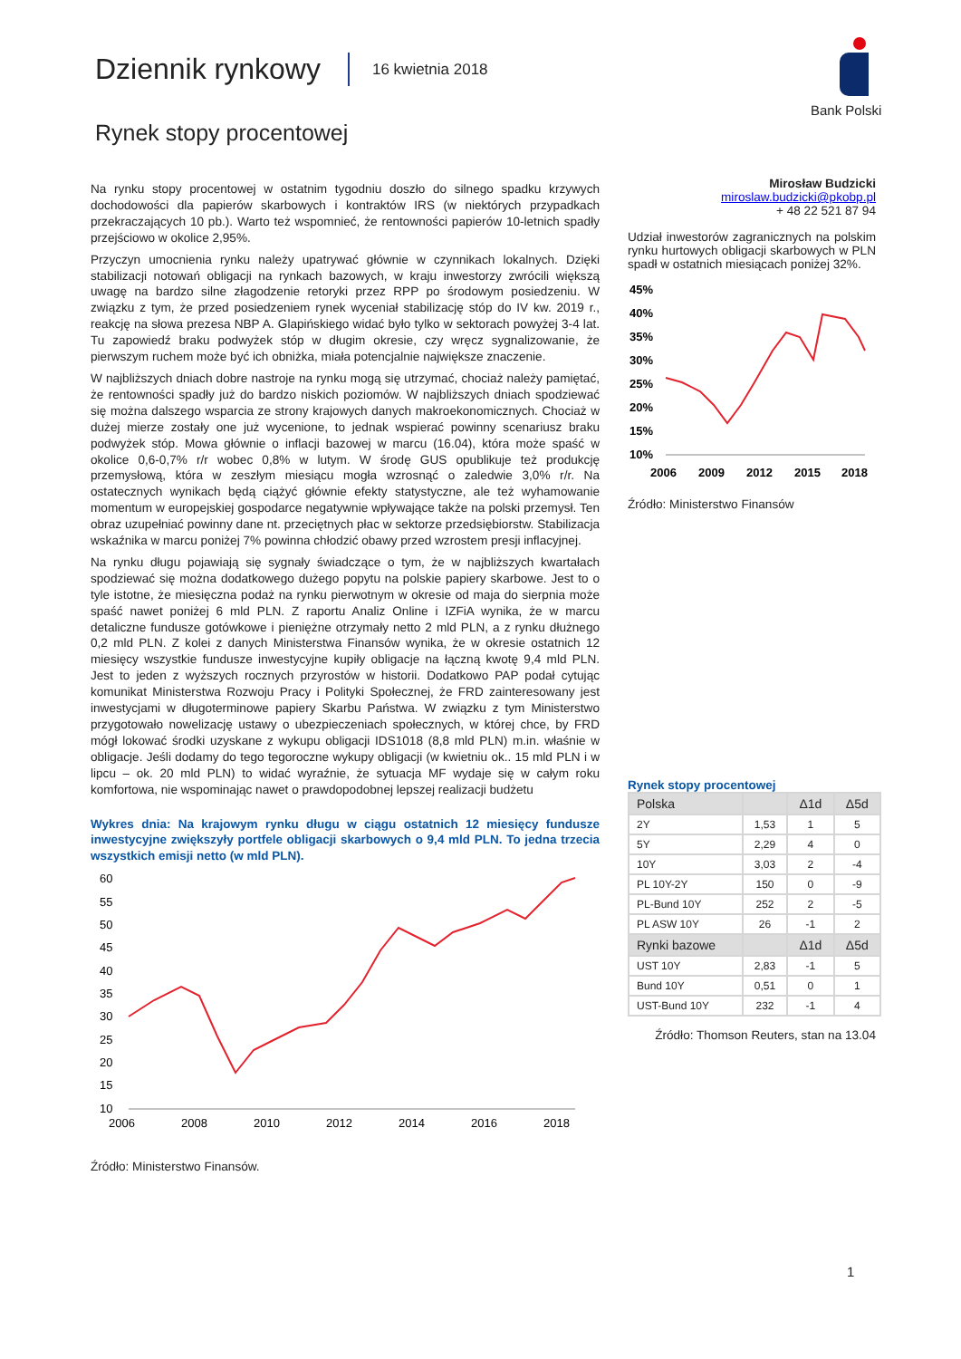Dziennik rynkowy
16 kwietnia 2018
Rynek stopy procentowej
Bank Polski
Na rynku stopy procentowej w ostatnim tygodniu doszło do silnego spadku krzywych dochodowości dla papierów skarbowych i kontraktów IRS (w niektórych przypadkach przekraczających 10 pb.). Warto też wspomnieć, że rentowności papierów 10-letnich spadły przejściowo w okolice 2,95%.
Przyczyn umocnienia rynku należy upatrywać głównie w czynnikach lokalnych. Dzięki stabilizacji notowań obligacji na rynkach bazowych, w kraju inwestorzy zwrócili większą uwagę na bardzo silne złagodzenie retoryki przez RPP po środowym posiedzeniu. W związku z tym, że przed posiedzeniem rynek wyceniał stabilizację stóp do IV kw. 2019 r., reakcję na słowa prezesa NBP A. Glapińskiego widać było tylko w sektorach powyżej 3-4 lat. Tu zapowiedź braku podwyżek stóp w długim okresie, czy wręcz sygnalizowanie, że pierwszym ruchem może być ich obniżka, miała potencjalnie największe znaczenie.
W najbliższych dniach dobre nastroje na rynku mogą się utrzymać, chociaż należy pamiętać, że rentowności spadły już do bardzo niskich poziomów. W najbliższych dniach spodziewać się można dalszego wsparcia ze strony krajowych danych makroekonomicznych. Chociaż w dużej mierze zostały one już wycenione, to jednak wspierać powinny scenariusz braku podwyżek stóp. Mowa głównie o inflacji bazowej w marcu (16.04), która może spaść w okolice 0,6-0,7% r/r wobec 0,8% w lutym. W środę GUS opublikuje też produkcję przemysłową, która w zeszłym miesiącu mogła wzrosnąć o zaledwie 3,0% r/r. Na ostatecznych wynikach będą ciążyć głównie efekty statystyczne, ale też wyhamowanie momentum w europejskiej gospodarce negatywnie wpływające także na polski przemysł. Ten obraz uzupełniać powinny dane nt. przeciętnych płac w sektorze przedsiębiorstw. Stabilizacja wskaźnika w marcu poniżej 7% powinna chłodzić obawy przed wzrostem presji inflacyjnej.
Na rynku długu pojawiają się sygnały świadczące o tym, że w najbliższych kwartałach spodziewać się można dodatkowego dużego popytu na polskie papiery skarbowe. Jest to o tyle istotne, że miesięczna podaż na rynku pierwotnym w okresie od maja do sierpnia może spaść nawet poniżej 6 mld PLN. Z raportu Analiz Online i IZFiA wynika, że w marcu detaliczne fundusze gotówkowe i pieniężne otrzymały netto 2 mld PLN, a z rynku dłużnego 0,2 mld PLN. Z kolei z danych Ministerstwa Finansów wynika, że w okresie ostatnich 12 miesięcy wszystkie fundusze inwestycyjne kupiły obligacje na łączną kwotę 9,4 mld PLN. Jest to jeden z wyższych rocznych przyrostów w historii. Dodatkowo PAP podał cytując komunikat Ministerstwa Rozwoju Pracy i Polityki Społecznej, że FRD zainteresowany jest inwestycjami w długoterminowe papiery Skarbu Państwa. W związku z tym Ministerstwo przygotowało nowelizację ustawy o ubezpieczeniach społecznych, w której chce, by FRD mógł lokować środki uzyskane z wykupu obligacji IDS1018 (8,8 mld PLN) m.in. właśnie w obligacje. Jeśli dodamy do tego tegoroczne wykupy obligacji (w kwietniu ok.. 15 mld PLN i w lipcu – ok. 20 mld PLN) to widać wyraźnie, że sytuacja MF wydaje się w całym roku komfortowa, nie wspominając nawet o prawdopodobnej lepszej realizacji budżetu
Wykres dnia: Na krajowym rynku długu w ciągu ostatnich 12 miesięcy fundusze inwestycyjne zwiększyły portfele obligacji skarbowych o 9,4 mld PLN. To jedna trzecia wszystkich emisji netto (w mld PLN).
60
55
50
45
40
35
30
25
20
15
10
2006
2008
2010
2012
2014
2016
2018
Źródło: Ministerstwo Finansów.
Mirosław Budzicki
miroslaw.budzicki@pkobp.pl
+ 48 22 521 87 94
Udział inwestorów zagranicznych na polskim rynku hurtowych obligacji skarbowych w PLN spadł w ostatnich miesiącach poniżej 32%.
45%
40%
35%
30%
25%
20%
15%
10%
2006
2009
2012
2015
2018
Źródło: Ministerstwo Finansów
Rynek stopy procentowej
| Polska | | Δ1d | Δ5d |
| --- | --- | --- | --- |
| 2Y | 1,53 | 1 | 5 |
| 5Y | 2,29 | 4 | 0 |
| 10Y | 3,03 | 2 | -4 |
| PL 10Y-2Y | 150 | 0 | -9 |
| PL-Bund 10Y | 252 | 2 | -5 |
| PL ASW 10Y | 26 | -1 | 2 |
| Rynki bazowe | | Δ1d | Δ5d |
| UST 10Y | 2,83 | -1 | 5 |
| Bund 10Y | 0,51 | 0 | 1 |
| UST-Bund 10Y | 232 | -1 | 4 |
Źródło: Thomson Reuters, stan na 13.04
1